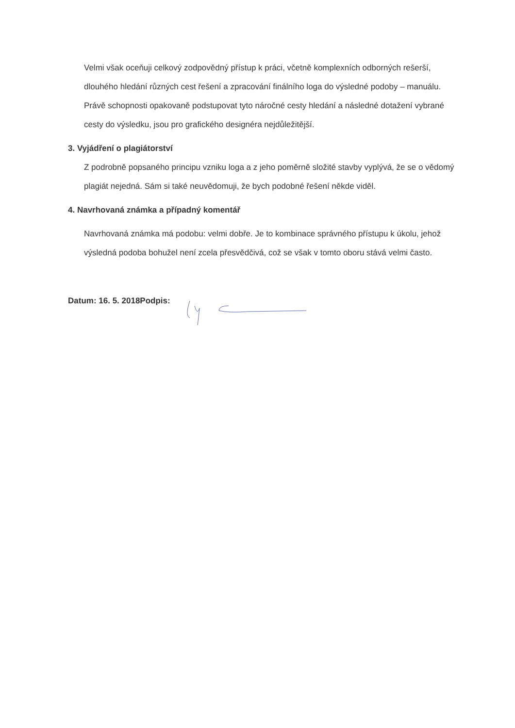Velmi však oceňuji celkový zodpovědný přístup k práci, včetně komplexních odborných rešerší, dlouhého hledání různých cest řešení a zpracování finálního loga do výsledné podoby – manuálu. Právě schopnosti opakovaně podstupovat tyto náročné cesty hledání a následné dotažení vybrané cesty do výsledku, jsou pro grafického designéra nejdůležitější.
3. Vyjádření o plagiátorství
Z podrobně popsaného principu vzniku loga a z jeho poměrně složité stavby vyplývá, že se o vědomý plagiát nejedná. Sám si také neuvědomuji, že bych podobné řešení někde viděl.
4. Navrhovaná známka a případný komentář
Navrhovaná známka má podobu: velmi dobře. Je to kombinace správného přístupu k úkolu, jehož výsledná podoba bohužel není zcela přesvědčivá, což se však v tomto oboru stává velmi často.
Datum: 16. 5. 2018 Podpis: